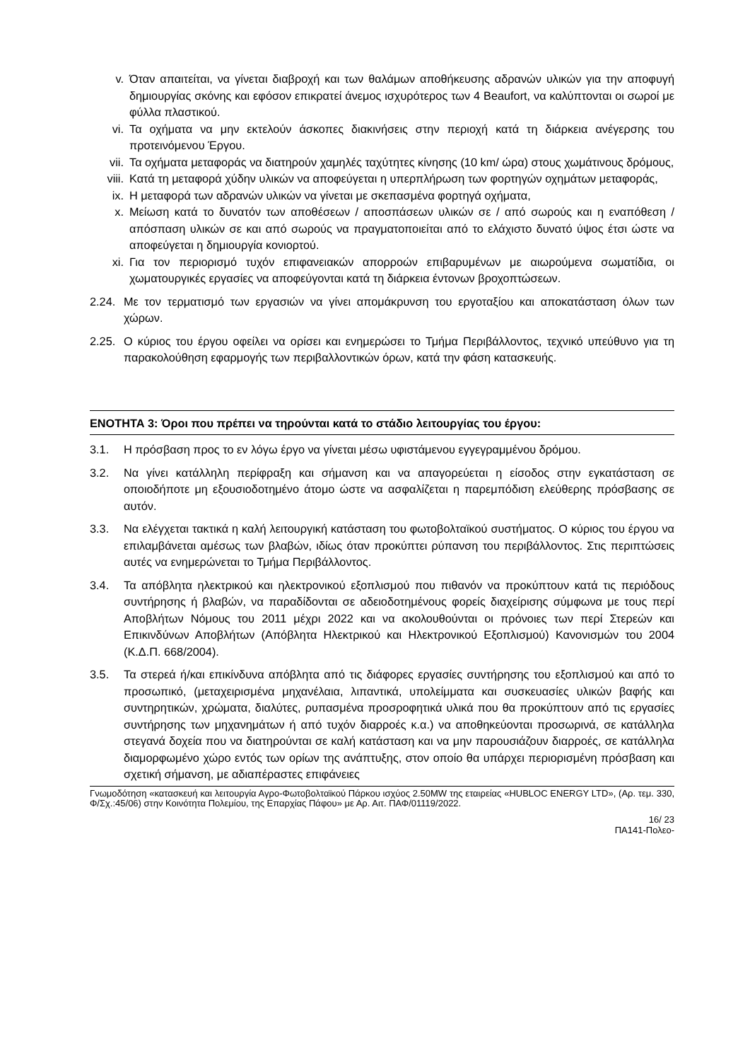v. Όταν απαιτείται, να γίνεται διαβροχή και των θαλάμων αποθήκευσης αδρανών υλικών για την αποφυγή δημιουργίας σκόνης και εφόσον επικρατεί άνεμος ισχυρότερος των 4 Beaufort, να καλύπτονται οι σωροί με φύλλα πλαστικού.
vi. Τα οχήματα να μην εκτελούν άσκοπες διακινήσεις στην περιοχή κατά τη διάρκεια ανέγερσης του προτεινόμενου Έργου.
vii. Τα οχήματα μεταφοράς να διατηρούν χαμηλές ταχύτητες κίνησης (10 km/ ώρα) στους χωμάτινους δρόμους,
viii. Κατά τη μεταφορά χύδην υλικών να αποφεύγεται η υπερπλήρωση των φορτηγών οχημάτων μεταφοράς,
ix. Η μεταφορά των αδρανών υλικών να γίνεται με σκεπασμένα φορτηγά οχήματα,
x. Μείωση κατά το δυνατόν των αποθέσεων / αποσπάσεων υλικών σε / από σωρούς και η εναπόθεση / απόσπαση υλικών σε και από σωρούς να πραγματοποιείται από το ελάχιστο δυνατό ύψος έτσι ώστε να αποφεύγεται η δημιουργία κονιορτού.
xi. Για τον περιορισμό τυχόν επιφανειακών απορροών επιβαρυμένων με αιωρούμενα σωματίδια, οι χωματουργικές εργασίες να αποφεύγονται κατά τη διάρκεια έντονων βροχοπτώσεων.
2.24. Με τον τερματισμό των εργασιών να γίνει απομάκρυνση του εργοταξίου και αποκατάσταση όλων των χώρων.
2.25. Ο κύριος του έργου οφείλει να ορίσει και ενημερώσει το Τμήμα Περιβάλλοντος, τεχνικό υπεύθυνο για τη παρακολούθηση εφαρμογής των περιβαλλοντικών όρων, κατά την φάση κατασκευής.
ΕΝΟΤΗΤΑ 3: Όροι που πρέπει να τηρούνται κατά το στάδιο λειτουργίας του έργου:
3.1. Η πρόσβαση προς το εν λόγω έργο να γίνεται μέσω υφιστάμενου εγγεγραμμένου δρόμου.
3.2. Να γίνει κατάλληλη περίφραξη και σήμανση και να απαγορεύεται η είσοδος στην εγκατάσταση σε οποιοδήποτε μη εξουσιοδοτημένο άτομο ώστε να ασφαλίζεται η παρεμπόδιση ελεύθερης πρόσβασης σε αυτόν.
3.3. Να ελέγχεται τακτικά η καλή λειτουργική κατάσταση του φωτοβολταϊκού συστήματος. Ο κύριος του έργου να επιλαμβάνεται αμέσως των βλαβών, ιδίως όταν προκύπτει ρύπανση του περιβάλλοντος. Στις περιπτώσεις αυτές να ενημερώνεται το Τμήμα Περιβάλλοντος.
3.4. Τα απόβλητα ηλεκτρικού και ηλεκτρονικού εξοπλισμού που πιθανόν να προκύπτουν κατά τις περιόδους συντήρησης ή βλαβών, να παραδίδονται σε αδειοδοτημένους φορείς διαχείρισης σύμφωνα με τους περί Αποβλήτων Νόμους του 2011 μέχρι 2022 και να ακολουθούνται οι πρόνοιες των περί Στερεών και Επικινδύνων Αποβλήτων (Απόβλητα Ηλεκτρικού και Ηλεκτρονικού Εξοπλισμού) Κανονισμών του 2004 (Κ.Δ.Π. 668/2004).
3.5. Τα στερεά ή/και επικίνδυνα απόβλητα από τις διάφορες εργασίες συντήρησης του εξοπλισμού και από το προσωπικό, (μεταχειρισμένα μηχανέλαια, λιπαντικά, υπολείμματα και συσκευασίες υλικών βαφής και συντηρητικών, χρώματα, διαλύτες, ρυπασμένα προσροφητικά υλικά που θα προκύπτουν από τις εργασίες συντήρησης των μηχανημάτων ή από τυχόν διαρροές κ.α.) να αποθηκεύονται προσωρινά, σε κατάλληλα στεγανά δοχεία που να διατηρούνται σε καλή κατάσταση και να μην παρουσιάζουν διαρροές, σε κατάλληλα διαμορφωμένο χώρο εντός των ορίων της ανάπτυξης, στον οποίο θα υπάρχει περιορισμένη πρόσβαση και σχετική σήμανση, με αδιαπέραστες επιφάνειες
Γνωμοδότηση «κατασκευή και λειτουργία Αγρο-Φωτοβολταϊκού Πάρκου ισχύος 2.50MW της εταιρείας «HUBLOC ENERGY LTD», (Αρ. τεμ. 330, Φ/Σχ.:45/06) στην Κοινότητα Πολεμίου, της Επαρχίας Πάφου» με Αρ. Αιτ. ΠΑΦ/01119/2022.
16/ 23
ΠΑ141-Πολεο-